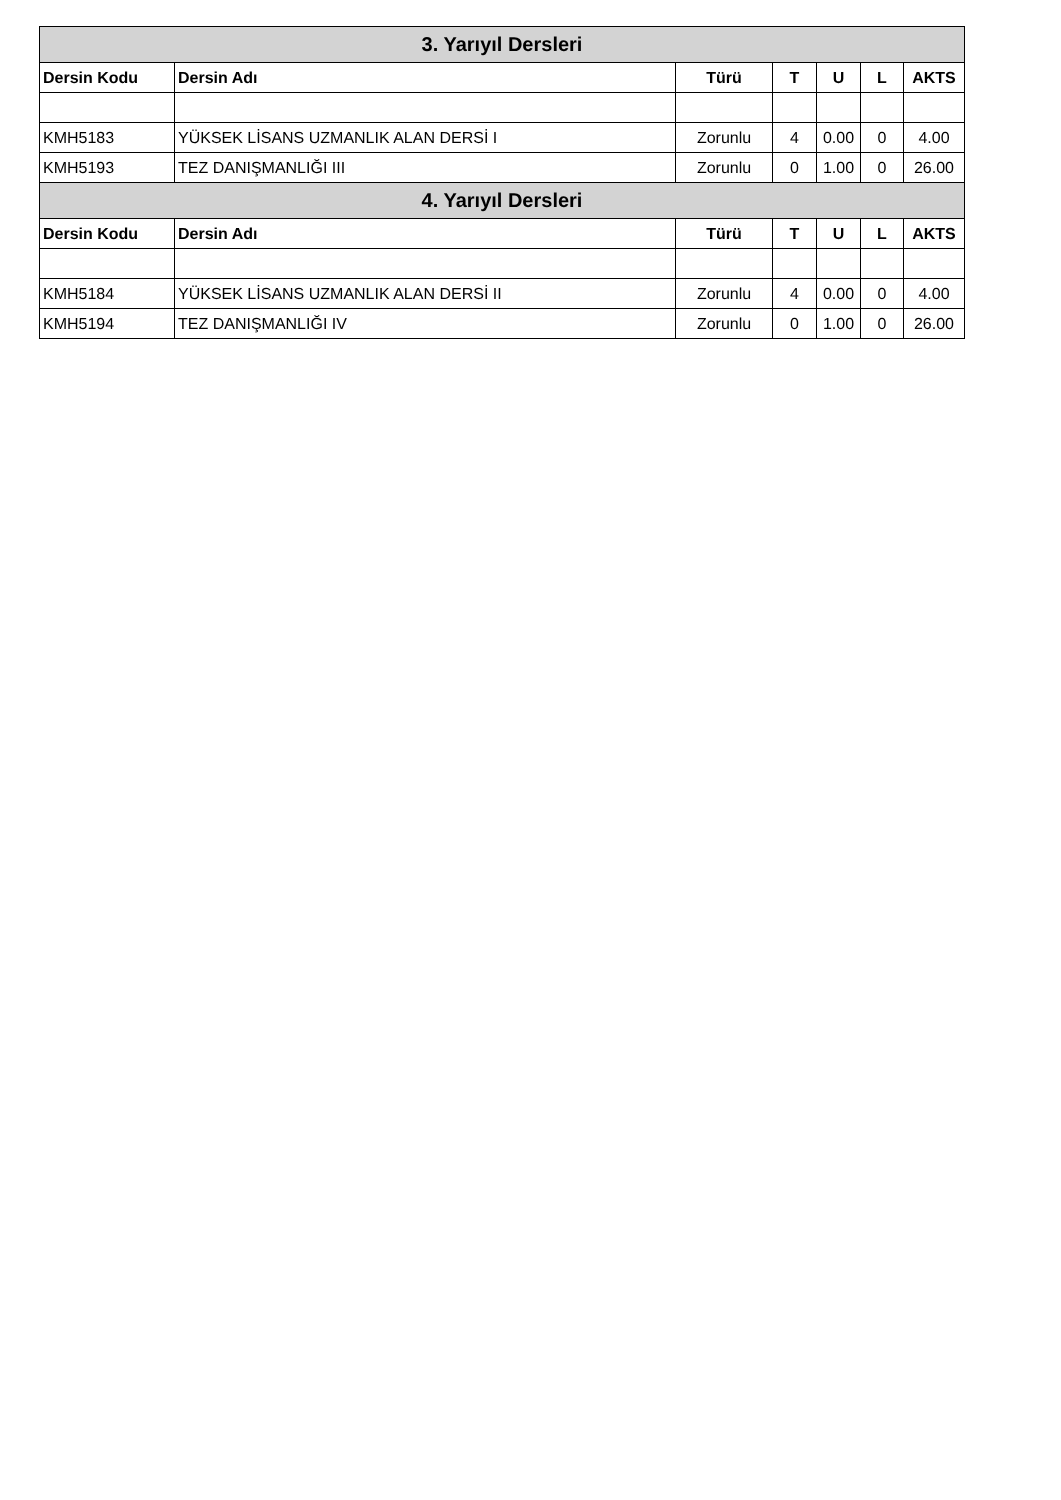| 3. Yarıyıl Dersleri | | | | | | |
| --- | --- | --- | --- | --- | --- | --- |
| Dersin Kodu | Dersin Adı | Türü | T | U | L | AKTS |
| KMH5183 | YÜKSEK LİSANS UZMANLIK ALAN DERSİ I | Zorunlu | 4 | 0.00 | 0 | 4.00 |
| KMH5193 | TEZ DANIŞMANLIĞI III | Zorunlu | 0 | 1.00 | 0 | 26.00 |
| 4. Yarıyıl Dersleri | | | | | | |
| Dersin Kodu | Dersin Adı | Türü | T | U | L | AKTS |
| KMH5184 | YÜKSEK LİSANS UZMANLIK ALAN DERSİ II | Zorunlu | 4 | 0.00 | 0 | 4.00 |
| KMH5194 | TEZ DANIŞMANLIĞI IV | Zorunlu | 0 | 1.00 | 0 | 26.00 |